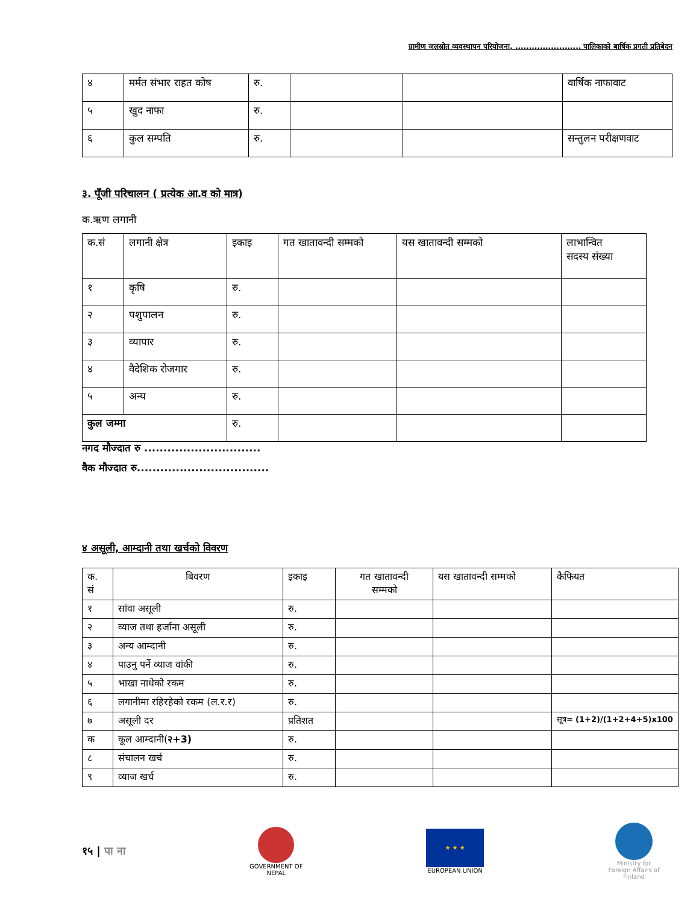ग्रामीण जलस्रोत व्यवस्थापन परियोजना, ........................ पालिकाको बार्षिक प्रगती प्रतिबेदन
| ४ | मर्मत संभार राहत कोष | रु. | | | वार्षिक नाफावाट |
| ५ | खुद नाफा | रु. | | | |
| ६ | कुल सम्पति | रु. | | | सन्तुलन परीक्षणवाट |
३. पूँजी परिचालन ( प्रत्येक आ.व को मात्र)
क.ऋण लगानी
| क.सं | लगानी क्षेत्र | इकाइ | गत खातावन्दी सम्मको | यस खातावन्दी सम्मको | लाभान्वित सदस्य संख्या |
| --- | --- | --- | --- | --- | --- |
| १ | कृषि | रु. | | | |
| २ | पशुपालन | रु. | | | |
| ३ | व्यापार | रु. | | | |
| ४ | वैदेशिक रोजगार | रु. | | | |
| ५ | अन्य | रु. | | | |
| कुल जम्मा | | रु. | | | |
नगद मौज्दात रु ..............................
वैक मौज्दात रु..................................
४ असूली, आम्दानी तथा खर्चको विवरण
| क. सं | बिवरण | इकाइ | गत खातावन्दी सम्मको | यस खातावन्दी सम्मको | कैफियत |
| --- | --- | --- | --- | --- | --- |
| १ | सांवा असूली | रु. | | | |
| २ | व्याज तथा हर्जाना असूली | रु. | | | |
| ३ | अन्य आम्दानी | रु. | | | |
| ४ | पाउनु पर्ने व्याज वांकी | रु. | | | |
| ५ | भाखा नाधेको रकम | रु. | | | |
| ६ | लगानीमा रहिरहेको रकम (ल.र.र) | रु. | | | |
| ७ | असूली दर | प्रतिशत | | | सूत्र= (1+2)/(1+2+4+5)x100 |
| क | कूल आम्दानी( २+3) | रु. | | | |
| ८ | संचालन खर्च | रु. | | | |
| ९ | व्याज खर्च | रु. | | | |
१५ | पा ना
GOVERNMENT OF NEPAL
★ ★ ★
EUROPEAN UNION
Ministry for Foreign Affairs of Finland